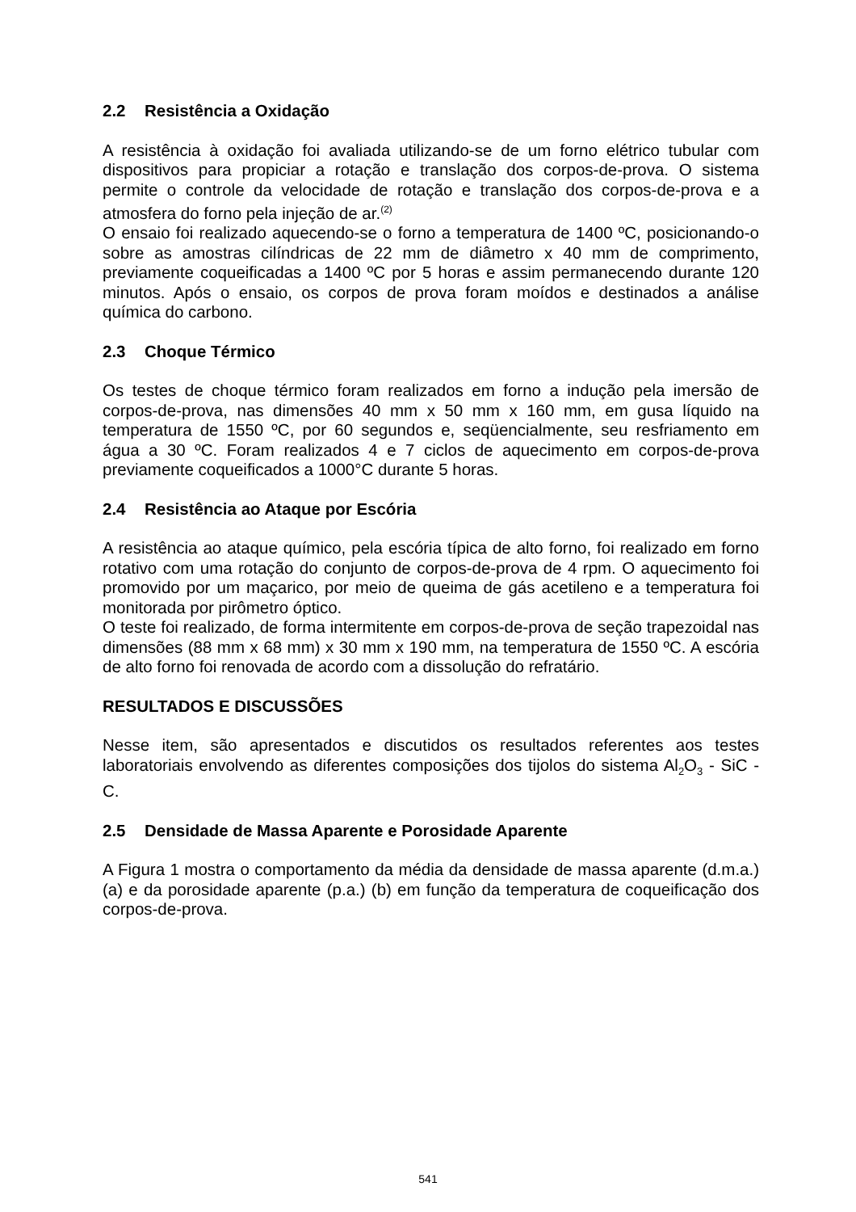2.2 Resistência a Oxidação
A resistência à oxidação foi avaliada utilizando-se de um forno elétrico tubular com dispositivos para propiciar a rotação e translação dos corpos-de-prova. O sistema permite o controle da velocidade de rotação e translação dos corpos-de-prova e a atmosfera do forno pela injeção de ar.<sup>(2)</sup>
O ensaio foi realizado aquecendo-se o forno a temperatura de 1400 ºC, posicionando-o sobre as amostras cilíndricas de 22 mm de diâmetro x 40 mm de comprimento, previamente coqueificadas a 1400 ºC por 5 horas e assim permanecendo durante 120 minutos. Após o ensaio, os corpos de prova foram moídos e destinados a análise química do carbono.
2.3 Choque Térmico
Os testes de choque térmico foram realizados em forno a indução pela imersão de corpos-de-prova, nas dimensões 40 mm x 50 mm x 160 mm, em gusa líquido na temperatura de 1550 ºC, por 60 segundos e, seqüencialmente, seu resfriamento em água a 30 ºC. Foram realizados 4 e 7 ciclos de aquecimento em corpos-de-prova previamente coqueificados a 1000°C durante 5 horas.
2.4 Resistência ao Ataque por Escória
A resistência ao ataque químico, pela escória típica de alto forno, foi realizado em forno rotativo com uma rotação do conjunto de corpos-de-prova de 4 rpm. O aquecimento foi promovido por um maçarico, por meio de queima de gás acetileno e a temperatura foi monitorada por pirômetro óptico.
O teste foi realizado, de forma intermitente em corpos-de-prova de seção trapezoidal nas dimensões (88 mm x 68 mm) x 30 mm x 190 mm, na temperatura de 1550 ºC. A escória de alto forno foi renovada de acordo com a dissolução do refratário.
RESULTADOS E DISCUSSÕES
Nesse item, são apresentados e discutidos os resultados referentes aos testes laboratoriais envolvendo as diferentes composições dos tijolos do sistema Al<sub>2</sub>O<sub>3</sub> - SiC - C.
2.5 Densidade de Massa Aparente e Porosidade Aparente
A Figura 1 mostra o comportamento da média da densidade de massa aparente (d.m.a.) (a) e da porosidade aparente (p.a.) (b) em função da temperatura de coqueificação dos corpos-de-prova.
541